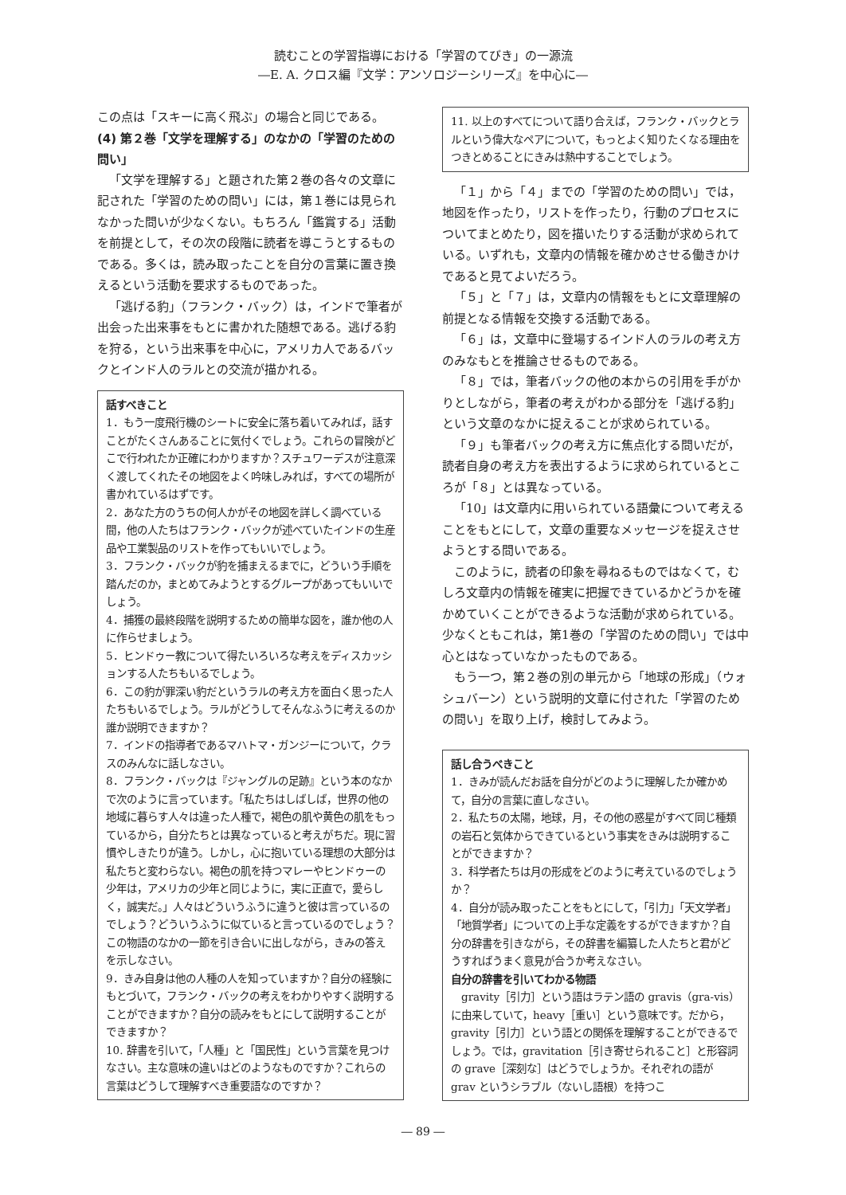読むことの学習指導における「学習のてびき」の一源流
―E. A. クロス編『文学：アンソロジーシリーズ』を中心に―
この点は「スキーに高く飛ぶ」の場合と同じである。
(4) 第２巻「文学を理解する」のなかの「学習のための問い」
「文学を理解する」と題された第２巻の各々の文章に記された「学習のための問い」には，第１巻には見られなかった問いが少なくない。もちろん「鑑賞する」活動を前提として，その次の段階に読者を導こうとするものである。多くは，読み取ったことを自分の言葉に置き換えるという活動を要求するものであった。
「逃げる豹」（フランク・バック）は，インドで筆者が出会った出来事をもとに書かれた随想である。逃げる豹を狩る，という出来事を中心に，アメリカ人であるバックとインド人のラルとの交流が描かれる。
話すべきこと
1．もう一度飛行機のシートに安全に落ち着いてみれば，話すことがたくさんあることに気付くでしょう。これらの冒険がどこで行われたか正確にわかりますか？スチュワーデスが注意深く渡してくれたその地図をよく吟味しみれば，すべての場所が書かれているはずです。
2．あなた方のうちの何人かがその地図を詳しく調べている間，他の人たちはフランク・バックが述べていたインドの生産品や工業製品のリストを作ってもいいでしょう。
3．フランク・バックが豹を捕まえるまでに，どういう手順を踏んだのか，まとめてみようとするグループがあってもいいでしょう。
4．捕獲の最終段階を説明するための簡単な図を，誰か他の人に作らせましょう。
5．ヒンドゥー教について得たいろいろな考えをディスカッションする人たちもいるでしょう。
6．この豹が罪深い豹だというラルの考え方を面白く思った人たちもいるでしょう。ラルがどうしてそんなふうに考えるのか誰か説明できますか？
7．インドの指導者であるマハトマ・ガンジーについて，クラスのみんなに話しなさい。
8．フランク・バックは『ジャングルの足跡』という本のなかで次のように言っています。「私たちはしばしば，世界の他の地域に暮らす人々は違った人種で，褐色の肌や黄色の肌をもっているから，自分たちとは異なっていると考えがちだ。現に習慣やしきたりが違う。しかし，心に抱いている理想の大部分は私たちと変わらない。褐色の肌を持つマレーやヒンドゥーの少年は，アメリカの少年と同じように，実に正直で，愛らしく，誠実だ。」人々はどういうふうに違うと彼は言っているのでしょう？どういうふうに似ていると言っているのでしょう？この物語のなかの一節を引き合いに出しながら，きみの答えを示しなさい。
9．きみ自身は他の人種の人を知っていますか？自分の経験にもとづいて，フランク・バックの考えをわかりやすく説明することができますか？自分の読みをもとにして説明することができますか？
10. 辞書を引いて，「人種」と「国民性」という言葉を見つけなさい。主な意味の違いはどのようなものですか？これらの言葉はどうして理解すべき重要語なのですか？
11. 以上のすべてについて語り合えば，フランク・バックとラルという偉大なペアについて，もっとよく知りたくなる理由をつきとめることにきみは熱中することでしょう。
「１」から「４」までの「学習のための問い」では，地図を作ったり，リストを作ったり，行動のプロセスについてまとめたり，図を描いたりする活動が求められている。いずれも，文章内の情報を確かめさせる働きかけであると見てよいだろう。
「５」と「７」は，文章内の情報をもとに文章理解の前提となる情報を交換する活動である。
「６」は，文章中に登場するインド人のラルの考え方のみなもとを推論させるものである。
「８」では，筆者バックの他の本からの引用を手がかりとしながら，筆者の考えがわかる部分を「逃げる豹」という文章のなかに捉えることが求められている。
「９」も筆者バックの考え方に焦点化する問いだが，読者自身の考え方を表出するように求められているところが「８」とは異なっている。
「10」は文章内に用いられている語彙について考えることをもとにして，文章の重要なメッセージを捉えさせようとする問いである。
このように，読者の印象を尋ねるものではなくて，むしろ文章内の情報を確実に把握できているかどうかを確かめていくことができるような活動が求められている。少なくともこれは，第1巻の「学習のための問い」では中心とはなっていなかったものである。
もう一つ，第２巻の別の単元から「地球の形成」（ウォシュバーン）という説明的文章に付された「学習のための問い」を取り上げ，検討してみよう。
話し合うべきこと
1．きみが読んだお話を自分がどのように理解したか確かめて，自分の言葉に直しなさい。
2．私たちの太陽，地球，月，その他の惑星がすべて同じ種類の岩石と気体からできているという事実をきみは説明することができますか？
3．科学者たちは月の形成をどのように考えているのでしょうか？
4．自分が読み取ったことをもとにして，「引力」「天文学者」「地質学者」についての上手な定義をするができますか？自分の辞書を引きながら，その辞書を編纂した人たちと君がどうすればうまく意見が合うか考えなさい。
自分の辞書を引いてわかる物語
　gravity［引力］という語はラテン語の gravis（gra-vis）に由来していて，heavy［重い］という意味です。だから，gravity［引力］という語との関係を理解することができるでしょう。では，gravitation［引き寄せられること］と形容詞の grave［深刻な］はどうでしょうか。それぞれの語が grav というシラブル（ないし語根）を持つこ
― 89 ―